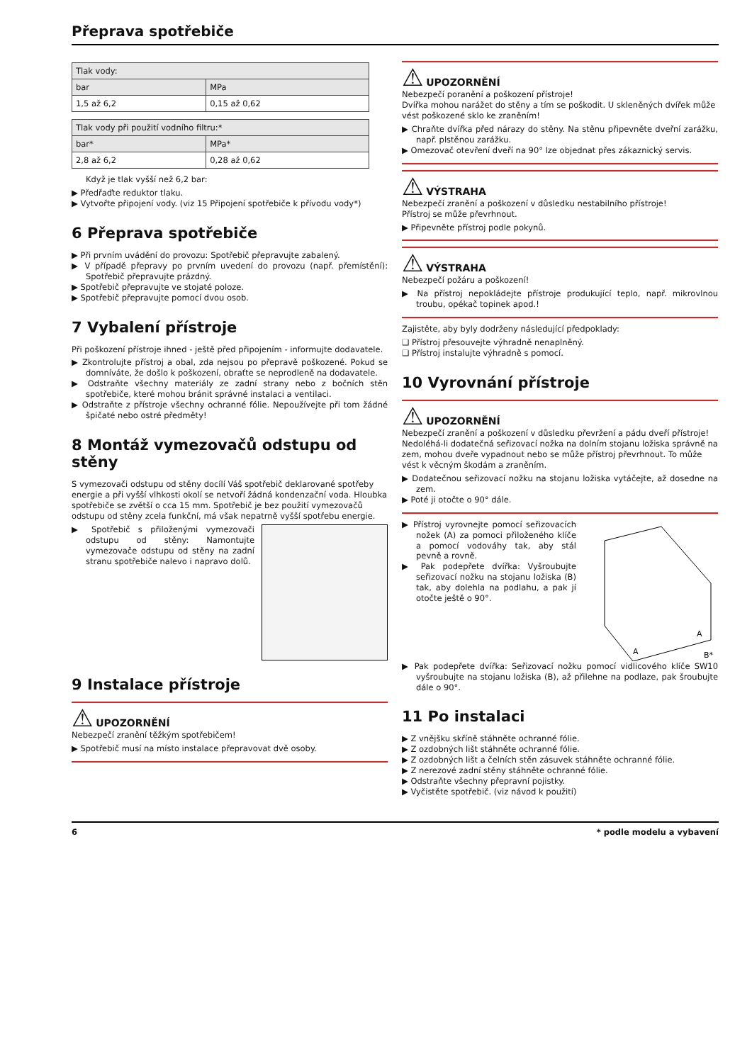Přeprava spotřebiče
| Tlak vody: | |
| bar | MPa |
| 1,5 až 6,2 | 0,15 až 0,62 |
| Tlak vody při použití vodního filtru:* | |
| bar* | MPa* |
| 2,8 až 6,2 | 0,28 až 0,62 |
Když je tlak vyšší než 6,2 bar:
▶ Předřaďte reduktor tlaku.
▶ Vytvořte připojení vody. (viz 15 Připojení spotřebiče k přívodu vody*)
6 Přeprava spotřebiče
▶ Při prvním uvádění do provozu: Spotřebič přepravujte zabalený.
▶ V případě přepravy po prvním uvedení do provozu (např. přemístění): Spotřebič přepravujte prázdný.
▶ Spotřebič přepravujte ve stojaté poloze.
▶ Spotřebič přepravujte pomocí dvou osob.
7 Vybalení přístroje
Při poškození přístroje ihned - ještě před připojením - informujte dodavatele.
▶ Zkontrolujte přístroj a obal, zda nejsou po přepravě poškozené. Pokud se domníváte, že došlo k poškození, obraťte se neprodleně na dodavatele.
▶ Odstraňte všechny materiály ze zadní strany nebo z bočních stěn spotřebiče, které mohou bránit správné instalaci a ventilaci.
▶ Odstraňte z přístroje všechny ochranné fólie. Nepoužívejte při tom žádné špičaté nebo ostré předměty!
8 Montáž vymezovačů odstupu od stěny
S vymezovači odstupu od stěny docílí Váš spotřebič deklarované spotřeby energie a při vyšší vlhkosti okolí se netvoří žádná kondenzační voda. Hloubka spotřebiče se zvětší o cca 15 mm. Spotřebič je bez použití vymezovačů odstupu od stěny zcela funkční, má však nepatrně vyšší spotřebu energie.
▶ Spotřebič s přiloženými vymezovači odstupu od stěny: Namontujte vymezovače odstupu od stěny na zadní stranu spotřebiče nalevo i napravo dolů.
9 Instalace přístroje
⚠ UPOZORNĚNÍ
Nebezpečí zranění těžkým spotřebičem!
▶ Spotřebič musí na místo instalace přepravovat dvě osoby.
⚠ UPOZORNĚNÍ
Nebezpečí poranění a poškození přístroje!
Dvířka mohou narážet do stěny a tím se poškodit. U skleněných dvířek může vést poškozené sklo ke zraněním!
▶ Chraňte dvířka před nárazy do stěny. Na stěnu připevněte dveřní zarážku, např. plstěnou zarážku.
▶ Omezovač otevření dveří na 90° lze objednat přes zákaznický servis.
⚠ VÝSTRAHA
Nebezpečí zranění a poškození v důsledku nestabilního přístroje!
Přístroj se může převrhnout.
▶ Připevněte přístroj podle pokynů.
⚠ VÝSTRAHA
Nebezpečí požáru a poškození!
▶ Na přístroj nepokládejte přístroje produkující teplo, např. mikrovlnou troubu, opékač topinek apod.!
Zajistěte, aby byly dodrženy následující předpoklady:
❑ Přístroj přesouvejte výhradně nenaplněný.
❑ Přístroj instalujte výhradně s pomocí.
10 Vyrovnání přístroje
⚠ UPOZORNĚNÍ
Nebezpečí zranění a poškození v důsledku převržení a pádu dveří přístroje!
Nedoléhá-li dodatečná seřizovací nožka na dolním stojanu ložiska správně na zem, mohou dveře vypadnout nebo se může přístroj převrhnout. To může vést k věcným škodám a zraněním.
▶ Dodatečnou seřizovací nožku na stojanu ložiska vytáčejte, až dosedne na zem.
▶ Poté ji otočte o 90° dále.
A
A
B*
▶ Přístroj vyrovnejte pomocí seřizovacích nožek (A) za pomoci přiloženého klíče a pomocí vodováhy tak, aby stál pevně a rovně.
▶ Pak podepřete dvířka: Vyšroubujte seřizovací nožku na stojanu ložiska (B) tak, aby dolehla na podlahu, a pak jí otočte ještě o 90°.
▶ Pak podepřete dvířka: Seřizovací nožku pomocí vidlicového klíče SW10 vyšroubujte na stojanu ložiska (B), až přilehne na podlaze, pak šroubujte dále o 90°.
11 Po instalaci
▶ Z vnějšku skříně stáhněte ochranné fólie.
▶ Z ozdobných lišt stáhněte ochranné fólie.
▶ Z ozdobných lišt a čelních stěn zásuvek stáhněte ochranné fólie.
▶ Z nerezové zadní stěny stáhněte ochranné fólie.
▶ Odstraňte všechny přepravní pojistky.
▶ Vyčistěte spotřebič. (viz návod k použití)
6 * podle modelu a vybavení